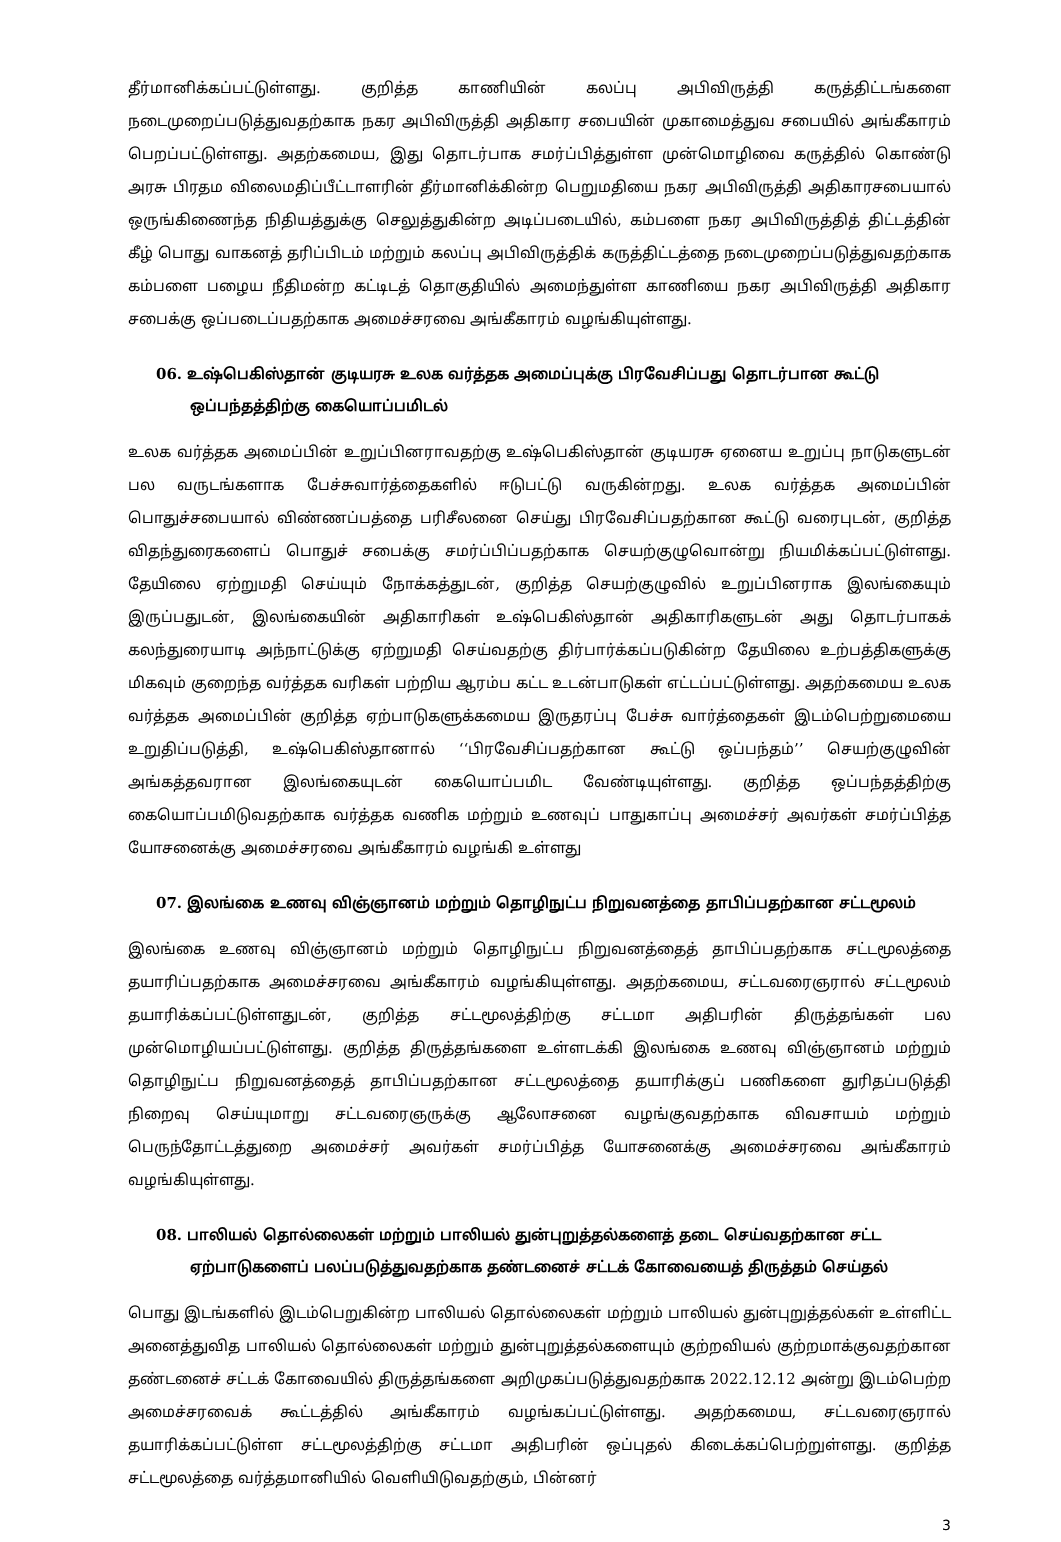தீர்மானிக்கப்பட்டுள்ளது. குறித்த காணியின் கலப்பு அபிவிருத்தி கருத்திட்டங்களை நடைமுறைப்படுத்துவதற்காக நகர அபிவிருத்தி அதிகார சபையின் முகாமைத்துவ சபையில் அங்கீகாரம் பெறப்பட்டுள்ளது. அதற்கமைய, இது தொடர்பாக சமர்ப்பித்துள்ள முன்மொழிவை கருத்தில் கொண்டு அரசு பிரதம விலைமதிப்பீட்டாளரின் தீர்மானிக்கின்ற பெறுமதியை நகர அபிவிருத்தி அதிகாரசபையால் ஒருங்கிணைந்த நிதியத்துக்கு செலுத்துகின்ற அடிப்படையில், கம்பளை நகர அபிவிருத்தித் திட்டத்தின் கீழ் பொது வாகனத் தரிப்பிடம் மற்றும் கலப்பு அபிவிருத்திக் கருத்திட்டத்தை நடைமுறைப்படுத்துவதற்காக கம்பளை பழைய நீதிமன்ற கட்டிடத் தொகுதியில் அமைந்துள்ள காணியை நகர அபிவிருத்தி அதிகார சபைக்கு ஒப்படைப்பதற்காக அமைச்சரவை அங்கீகாரம் வழங்கியுள்ளது.
06. உஷ்பெகிஸ்தான் குடியரசு உலக வர்த்தக அமைப்புக்கு பிரவேசிப்பது தொடர்பான கூட்டு
ஒப்பந்தத்திற்கு கையொப்பமிடல்
உலக வர்த்தக அமைப்பின் உறுப்பினராவதற்கு உஷ்பெகிஸ்தான் குடியரசு ஏனைய உறுப்பு நாடுகளுடன் பல வருடங்களாக பேச்சுவார்த்தைகளில் ஈடுபட்டு வருகின்றது. உலக வர்த்தக அமைப்பின் பொதுச்சபையால் விண்ணப்பத்தை பரிசீலனை செய்து பிரவேசிப்பதற்கான கூட்டு வரைபுடன், குறித்த விதந்துரைகளைப் பொதுச் சபைக்கு சமர்ப்பிப்பதற்காக செயற்குழுவொன்று நியமிக்கப்பட்டுள்ளது. தேயிலை ஏற்றுமதி செய்யும் நோக்கத்துடன், குறித்த செயற்குழுவில் உறுப்பினராக இலங்கையும் இருப்பதுடன், இலங்கையின் அதிகாரிகள் உஷ்பெகிஸ்தான் அதிகாரிகளுடன் அது தொடர்பாகக் கலந்துரையாடி அந்நாட்டுக்கு ஏற்றுமதி செய்வதற்கு திர்பார்க்கப்படுகின்ற தேயிலை உற்பத்திகளுக்கு மிகவும் குறைந்த வர்த்தக வரிகள் பற்றிய ஆரம்ப கட்ட உடன்பாடுகள் எட்டப்பட்டுள்ளது. அதற்கமைய உலக வர்த்தக அமைப்பின் குறித்த ஏற்பாடுகளுக்கமைய இருதரப்பு பேச்சு வார்த்தைகள் இடம்பெற்றுமையை உறுதிப்படுத்தி, உஷ்பெகிஸ்தானால் ‘‘பிரவேசிப்பதற்கான கூட்டு ஒப்பந்தம்’’ செயற்குழுவின் அங்கத்தவரான இலங்கையுடன் கையொப்பமிட வேண்டியுள்ளது. குறித்த ஒப்பந்தத்திற்கு கையொப்பமிடுவதற்காக வர்த்தக வணிக மற்றும் உணவுப் பாதுகாப்பு அமைச்சர் அவர்கள் சமர்ப்பித்த யோசனைக்கு அமைச்சரவை அங்கீகாரம் வழங்கி உள்ளது
07. இலங்கை உணவு விஞ்ஞானம் மற்றும் தொழிநுட்ப நிறுவனத்தை தாபிப்பதற்கான சட்டமூலம்
இலங்கை உணவு விஞ்ஞானம் மற்றும் தொழிநுட்ப நிறுவனத்தைத் தாபிப்பதற்காக சட்டமூலத்தை தயாரிப்பதற்காக அமைச்சரவை அங்கீகாரம் வழங்கியுள்ளது. அதற்கமைய, சட்டவரைஞரால் சட்டமூலம் தயாரிக்கப்பட்டுள்ளதுடன், குறித்த சட்டமூலத்திற்கு சட்டமா அதிபரின் திருத்தங்கள் பல முன்மொழியப்பட்டுள்ளது. குறித்த திருத்தங்களை உள்ளடக்கி இலங்கை உணவு விஞ்ஞானம் மற்றும் தொழிநுட்ப நிறுவனத்தைத் தாபிப்பதற்கான சட்டமூலத்தை தயாரிக்குப் பணிகளை துரிதப்படுத்தி நிறைவு செய்யுமாறு சட்டவரைஞருக்கு ஆலோசனை வழங்குவதற்காக விவசாயம் மற்றும் பெருந்தோட்டத்துறை அமைச்சர் அவர்கள் சமர்ப்பித்த யோசனைக்கு அமைச்சரவை அங்கீகாரம் வழங்கியுள்ளது.
08. பாலியல் தொல்லைகள் மற்றும் பாலியல் துன்புறுத்தல்களைத் தடை செய்வதற்கான சட்ட
ஏற்பாடுகளைப் பலப்படுத்துவதற்காக தண்டனைச் சட்டக் கோவையைத் திருத்தம் செய்தல்
பொது இடங்களில் இடம்பெறுகின்ற பாலியல் தொல்லைகள் மற்றும் பாலியல் துன்புறுத்தல்கள் உள்ளிட்ட அனைத்துவித பாலியல் தொல்லைகள் மற்றும் துன்புறுத்தல்களையும் குற்றவியல் குற்றமாக்குவதற்கான தண்டனைச் சட்டக் கோவையில் திருத்தங்களை அறிமுகப்படுத்துவதற்காக 2022.12.12 அன்று இடம்பெற்ற அமைச்சரவைக் கூட்டத்தில் அங்கீகாரம் வழங்கப்பட்டுள்ளது. அதற்கமைய, சட்டவரைஞரால் தயாரிக்கப்பட்டுள்ள சட்டமூலத்திற்கு சட்டமா அதிபரின் ஒப்புதல் கிடைக்கப்பெற்றுள்ளது. குறித்த சட்டமூலத்தை வர்த்தமானியில் வெளியிடுவதற்கும், பின்னர்
3